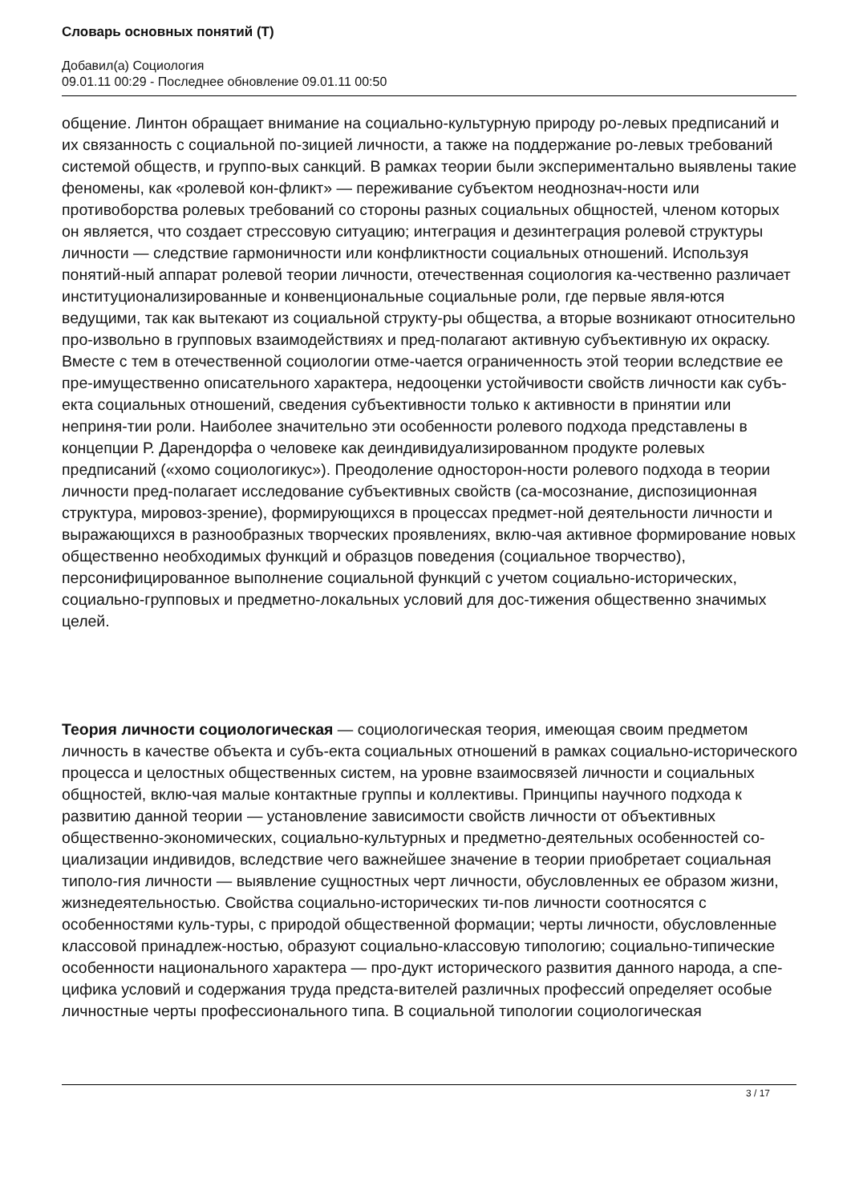Словарь основных понятий (Т)
Добавил(а) Социология
09.01.11 00:29 - Последнее обновление 09.01.11 00:50
общение. Линтон обращает внимание на социально-культурную природу ро-левых предписаний и их связанность с социальной по-зицией личности, а также на поддержание ро-левых требований системой обществ, и группо-вых санкций. В рамках теории были экспериментально выявлены такие феномены, как «ролевой кон-фликт» — переживание субъектом неоднознач-ности или противоборства ролевых требований со стороны разных социальных общностей, членом которых он является, что создает стрессовую ситуацию; интеграция и дезинтеграция ролевой структуры личности — следствие гармоничности или конфликтности социальных отношений. Используя понятий-ный аппарат ролевой теории личности, отечественная социология ка-чественно различает институционализированные и конвенциональные социальные роли, где первые явля-ются ведущими, так как вытекают из социальной структу-ры общества, а вторые возникают относительно про-извольно в групповых взаимодействиях и пред-полагают активную субъективную их окраску. Вместе с тем в отечественной социологии отме-чается ограниченность этой теории вследствие ее пре-имущественно описательного характера, недооценки устойчивости свойств личности как субъ-екта социальных отношений, сведения субъективности только к активности в принятии или неприня-тии роли. Наиболее значительно эти особенности ролевого подхода представлены в концепции Р. Дарендорфа о человеке как деиндивидуализированном продукте ролевых предписаний («хомо социологикус»). Преодоление односторон-ности ролевого подхода в теории личности пред-полагает исследование субъективных свойств (са-мосознание, диспозиционная структура, мировоз-зрение), формирующихся в процессах предмет-ной деятельности личности и выражающихся в разнообразных творческих проявлениях, вклю-чая активное формирование новых общественно необходимых функций и образцов поведения (социальное творчество), персонифицированное выполнение социальной функций с учетом социально-исторических, социально-групповых и предметно-локальных условий для дос-тижения общественно значимых целей.
Теория личности социологическая — социологическая теория, имеющая своим предметом личность в качестве объекта и субъ-екта социальных отношений в рамках социально-исторического процесса и целостных общественных систем, на уровне взаимосвязей личности и социальных общностей, вклю-чая малые контактные группы и коллективы. Принципы научного подхода к развитию данной теории — установление зависимости свойств личности от объективных общественно-экономических, социально-культурных и предметно-деятельных особенностей со-циализации индивидов, вследствие чего важнейшее значение в теории приобретает социальная типоло-гия личности — выявление сущностных черт личности, обусловленных ее образом жизни, жизнедеятельностью. Свойства социально-исторических ти-пов личности соотносятся с особенностями куль-туры, с природой общественной формации; черты личности, обусловленные классовой принадлеж-ностью, образуют социально-классовую типологию; социально-типические особенности национального характера — про-дукт исторического развития данного народа, а спе-цифика условий и содержания труда предста-вителей различных профессий определяет особые личностные черты профессионального типа. В социальной типологии социологическая
3 / 17